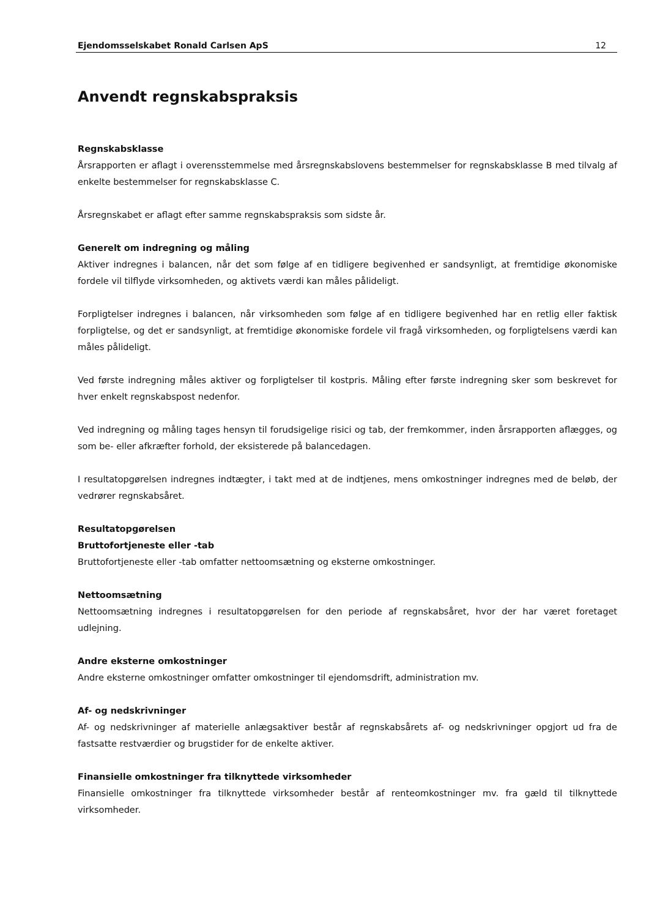Ejendomsselskabet Ronald Carlsen ApS 12
Anvendt regnskabspraksis
Regnskabsklasse
Årsrapporten er aflagt i overensstemmelse med årsregnskabslovens bestemmelser for regnskabsklasse B med tilvalg af enkelte bestemmelser for regnskabsklasse C.
Årsregnskabet er aflagt efter samme regnskabspraksis som sidste år.
Generelt om indregning og måling
Aktiver indregnes i balancen, når det som følge af en tidligere begivenhed er sandsynligt, at fremtidige økonomiske fordele vil tilflyde virksomheden, og aktivets værdi kan måles pålideligt.
Forpligtelser indregnes i balancen, når virksomheden som følge af en tidligere begivenhed har en retlig eller faktisk forpligtelse, og det er sandsynligt, at fremtidige økonomiske fordele vil fragå virksomheden, og forpligtelsens værdi kan måles pålideligt.
Ved første indregning måles aktiver og forpligtelser til kostpris. Måling efter første indregning sker som beskrevet for hver enkelt regnskabspost nedenfor.
Ved indregning og måling tages hensyn til forudsigelige risici og tab, der fremkommer, inden årsrapporten aflægges, og som be- eller afkræfter forhold, der eksisterede på balancedagen.
I resultatopgørelsen indregnes indtægter, i takt med at de indtjenes, mens omkostninger indregnes med de beløb, der vedrører regnskabsåret.
Resultatopgørelsen
Bruttofortjeneste eller -tab
Bruttofortjeneste eller -tab omfatter nettoomsætning og eksterne omkostninger.
Nettoomsætning
Nettoomsætning indregnes i resultatopgørelsen for den periode af regnskabsåret, hvor der har været foretaget udlejning.
Andre eksterne omkostninger
Andre eksterne omkostninger omfatter omkostninger til ejendomsdrift, administration mv.
Af- og nedskrivninger
Af- og nedskrivninger af materielle anlægsaktiver består af regnskabsårets af- og nedskrivninger opgjort ud fra de fastsatte restværdier og brugstider for de enkelte aktiver.
Finansielle omkostninger fra tilknyttede virksomheder
Finansielle omkostninger fra tilknyttede virksomheder består af renteomkostninger mv. fra gæld til tilknyttede virksomheder.